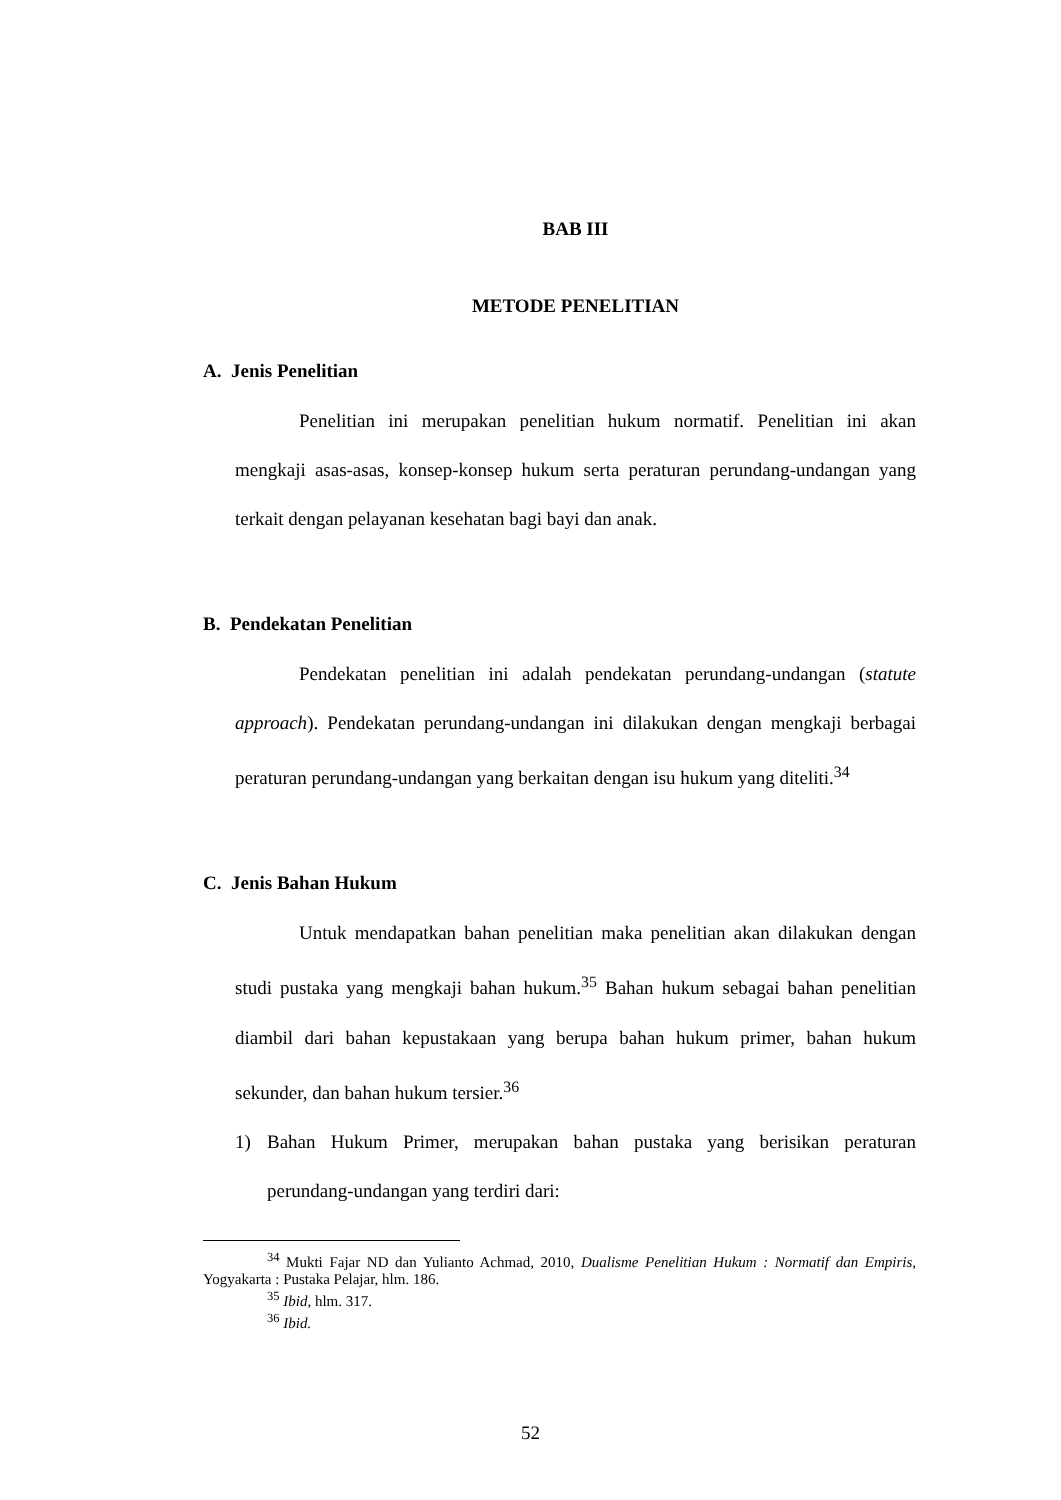BAB III
METODE PENELITIAN
A. Jenis Penelitian
Penelitian ini merupakan penelitian hukum normatif. Penelitian ini akan mengkaji asas-asas, konsep-konsep hukum serta peraturan perundang-undangan yang terkait dengan pelayanan kesehatan bagi bayi dan anak.
B. Pendekatan Penelitian
Pendekatan penelitian ini adalah pendekatan perundang-undangan (statute approach). Pendekatan perundang-undangan ini dilakukan dengan mengkaji berbagai peraturan perundang-undangan yang berkaitan dengan isu hukum yang diteliti.<sup>34</sup>
C. Jenis Bahan Hukum
Untuk mendapatkan bahan penelitian maka penelitian akan dilakukan dengan studi pustaka yang mengkaji bahan hukum.<sup>35</sup> Bahan hukum sebagai bahan penelitian diambil dari bahan kepustakaan yang berupa bahan hukum primer, bahan hukum sekunder, dan bahan hukum tersier.<sup>36</sup>
1)
Bahan Hukum Primer, merupakan bahan pustaka yang berisikan peraturan perundang-undangan yang terdiri dari:
<sup>34</sup> Mukti Fajar ND dan Yulianto Achmad, 2010, Dualisme Penelitian Hukum : Normatif dan Empiris, Yogyakarta : Pustaka Pelajar, hlm. 186.
<sup>35</sup> Ibid, hlm. 317.
<sup>36</sup> Ibid.
52